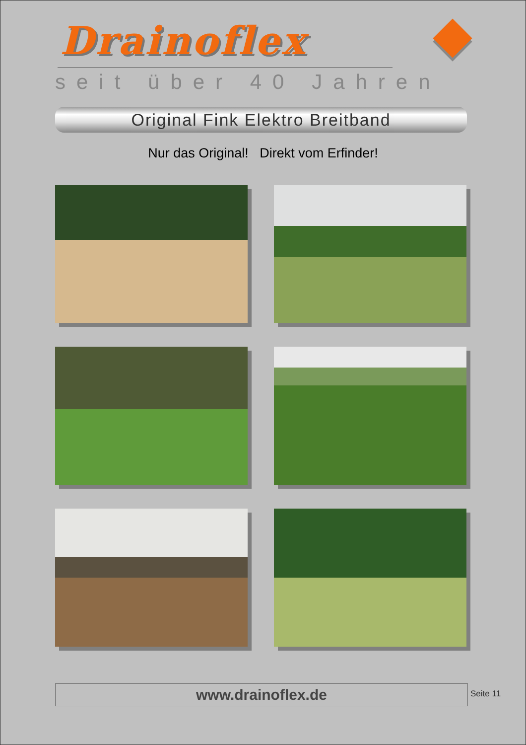Drainoflex
seit über 40 Jahren
Original Fink Elektro Breitband
Nur das Original! Direkt vom Erfinder!
www.drainoflex.de Seite 11